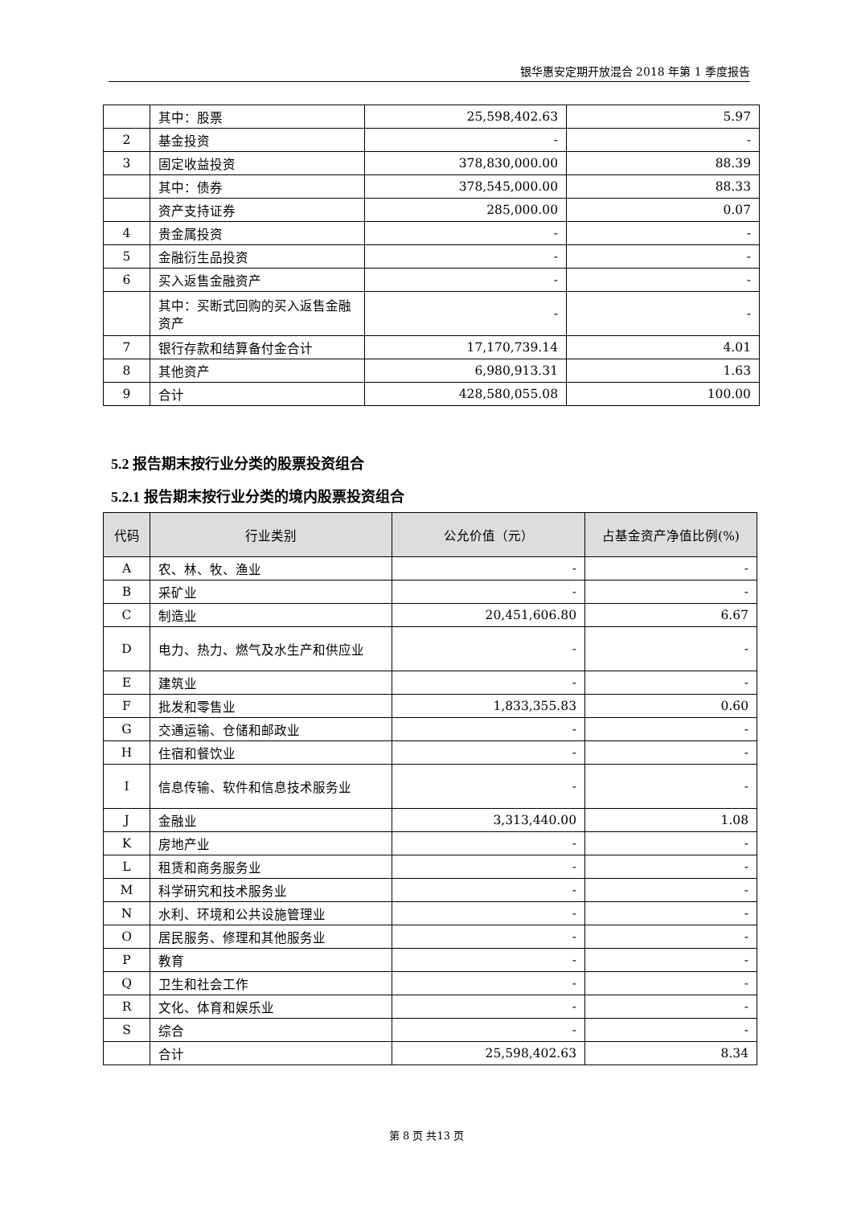银华惠安定期开放混合 2018 年第 1 季度报告
| | 其中：股票 | 25,598,402.63 | 5.97 |
| 2 | 基金投资 | - | - |
| 3 | 固定收益投资 | 378,830,000.00 | 88.39 |
| | 其中：债券 | 378,545,000.00 | 88.33 |
| | 资产支持证券 | 285,000.00 | 0.07 |
| 4 | 贵金属投资 | - | - |
| 5 | 金融衍生品投资 | - | - |
| 6 | 买入返售金融资产 | - | - |
| | 其中：买断式回购的买入返售金融资产 | - | - |
| 7 | 银行存款和结算备付金合计 | 17,170,739.14 | 4.01 |
| 8 | 其他资产 | 6,980,913.31 | 1.63 |
| 9 | 合计 | 428,580,055.08 | 100.00 |
5.2 报告期末按行业分类的股票投资组合
5.2.1 报告期末按行业分类的境内股票投资组合
| 代码 | 行业类别 | 公允价值（元） | 占基金资产净值比例(%) |
| --- | --- | --- | --- |
| A | 农、林、牧、渔业 | - | - |
| B | 采矿业 | - | - |
| C | 制造业 | 20,451,606.80 | 6.67 |
| D | 电力、热力、燃气及水生产和供应业 | - | - |
| E | 建筑业 | - | - |
| F | 批发和零售业 | 1,833,355.83 | 0.60 |
| G | 交通运输、仓储和邮政业 | - | - |
| H | 住宿和餐饮业 | - | - |
| I | 信息传输、软件和信息技术服务业 | - | - |
| J | 金融业 | 3,313,440.00 | 1.08 |
| K | 房地产业 | - | - |
| L | 租赁和商务服务业 | - | - |
| M | 科学研究和技术服务业 | - | - |
| N | 水利、环境和公共设施管理业 | - | - |
| O | 居民服务、修理和其他服务业 | - | - |
| P | 教育 | - | - |
| Q | 卫生和社会工作 | - | - |
| R | 文化、体育和娱乐业 | - | - |
| S | 综合 | - | - |
| | 合计 | 25,598,402.63 | 8.34 |
第 8 页 共13 页